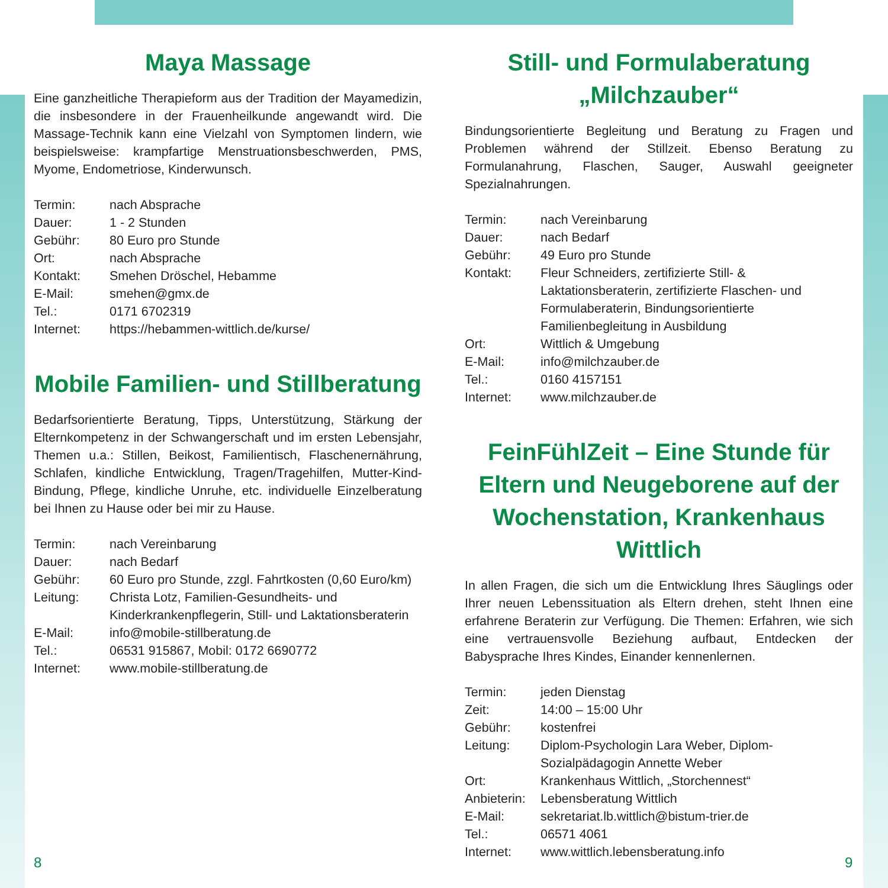Maya Massage
Eine ganzheitliche Therapieform aus der Tradition der Mayamedizin, die insbesondere in der Frauenheilkunde angewandt wird. Die Massage-Technik kann eine Vielzahl von Symptomen lindern, wie beispielsweise: krampfartige Menstruationsbeschwerden, PMS, Myome, Endometriose, Kinderwunsch.
| Termin: | nach Absprache |
| Dauer: | 1 - 2 Stunden |
| Gebühr: | 80 Euro pro Stunde |
| Ort: | nach Absprache |
| Kontakt: | Smehen Dröschel, Hebamme |
| E-Mail: | smehen@gmx.de |
| Tel.: | 0171 6702319 |
| Internet: | https://hebammen-wittlich.de/kurse/ |
Mobile Familien- und Stillberatung
Bedarfsorientierte Beratung, Tipps, Unterstützung, Stärkung der Elternkompetenz in der Schwangerschaft und im ersten Lebensjahr, Themen u.a.: Stillen, Beikost, Familientisch, Flaschenernährung, Schlafen, kindliche Entwicklung, Tragen/Tragehilfen, Mutter-Kind-Bindung, Pflege, kindliche Unruhe, etc. individuelle Einzelberatung bei Ihnen zu Hause oder bei mir zu Hause.
| Termin: | nach Vereinbarung |
| Dauer: | nach Bedarf |
| Gebühr: | 60 Euro pro Stunde, zzgl. Fahrtkosten (0,60 Euro/km) |
| Leitung: | Christa Lotz, Familien-Gesundheits- und Kinderkrankenpflegerin, Still- und Laktationsberaterin |
| E-Mail: | info@mobile-stillberatung.de |
| Tel.: | 06531 915867, Mobil: 0172 6690772 |
| Internet: | www.mobile-stillberatung.de |
Still- und Formulaberatung „Milchzauber“
Bindungsorientierte Begleitung und Beratung zu Fragen und Problemen während der Stillzeit. Ebenso Beratung zu Formulanahrung, Flaschen, Sauger, Auswahl geeigneter Spezialnahrungen.
| Termin: | nach Vereinbarung |
| Dauer: | nach Bedarf |
| Gebühr: | 49 Euro pro Stunde |
| Kontakt: | Fleur Schneiders, zertifizierte Still- & Laktationsberaterin, zertifizierte Flaschen- und Formulaberaterin, Bindungsorientierte Familienbegleitung in Ausbildung |
| Ort: | Wittlich & Umgebung |
| E-Mail: | info@milchzauber.de |
| Tel.: | 0160 4157151 |
| Internet: | www.milchzauber.de |
FeinFühlZeit – Eine Stunde für Eltern und Neugeborene auf der Wochenstation, Krankenhaus Wittlich
In allen Fragen, die sich um die Entwicklung Ihres Säuglings oder Ihrer neuen Lebenssituation als Eltern drehen, steht Ihnen eine erfahrene Beraterin zur Verfügung. Die Themen: Erfahren, wie sich eine vertrauensvolle Beziehung aufbaut, Entdecken der Babysprache Ihres Kindes, Einander kennenlernen.
| Termin: | jeden Dienstag |
| Zeit: | 14:00 – 15:00 Uhr |
| Gebühr: | kostenfrei |
| Leitung: | Diplom-Psychologin Lara Weber, Diplom-Sozialpädagogin Annette Weber |
| Ort: | Krankenhaus Wittlich, „Storchennest“ |
| Anbieterin: | Lebensberatung Wittlich |
| E-Mail: | sekretariat.lb.wittlich@bistum-trier.de |
| Tel.: | 06571 4061 |
| Internet: | www.wittlich.lebensberatung.info |
8 9